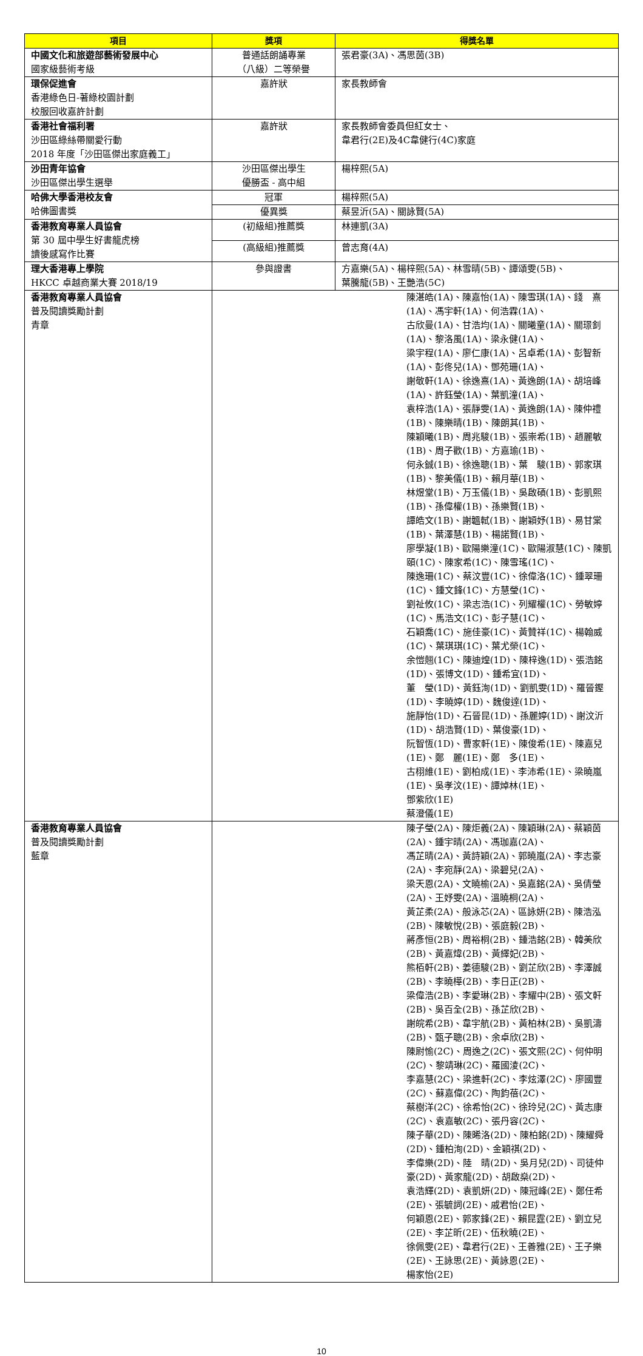| 項目 | 獎項 | 得獎名單 |
| --- | --- | --- |
| 中國文化和旅遊部藝術發展中心 國家級藝術考級 | 普通話朗誦專業 （八級）二等榮譽 | 張君豪(3A)、馮思茵(3B) |
| 環保促進會 香港綠色日-著綠校園計劃 校服回收嘉許計劃 | 嘉許狀 | 家長教師會 |
| 香港社會福利署 沙田區綠絲帶關愛行動 2018 年度「沙田區傑出家庭義工」 | 嘉許狀 | 家長教師會委員但紅女士、 韋君行(2E)及4C韋健行(4C)家庭 |
| 沙田青年協會 沙田區傑出學生選舉 | 沙田區傑出學生 優勝盃 - 高中組 | 楊梓熙(5A) |
| 哈佛大學香港校友會 哈佛圖書獎 | 冠軍 | 楊梓熙(5A) |
| | 優異獎 | 蔡昱沂(5A)、關詠賢(5A) |
| 香港教育專業人員協會 第 30 屆中學生好書龍虎榜 讀後感寫作比賽 | (初級組)推薦獎 | 林連凱(3A) |
| | (高級組)推薦獎 | 曾志育(4A) |
| 理大香港專上學院 HKCC 卓越商業大賽 2018/19 | 參與證書 | 方嘉樂(5A)、楊梓熙(5A)、林雪晴(5B)、譚頌雯(5B)、 葉騰龍(5B)、王艷浩(5C) |
| 香港教育專業人員協會 普及閱讀獎勵計劃 青章 | 陳湛皓(1A)、陳嘉怡(1A)、陳雪琪(1A)、錢 熹(1A)、馮宇軒(1A)、何浩霖(1A)、 古欣曼(1A)、甘浩均(1A)、關曦童(1A)、關璟釗(1A)、黎洛風(1A)、梁永健(1A)、 梁宇程(1A)、廖仁康(1A)、呂卓希(1A)、彭智新(1A)、彭佟兒(1A)、鄧苑珊(1A)、 謝敬軒(1A)、徐逸熹(1A)、黃逸朗(1A)、胡培峰(1A)、許鈺瑩(1A)、葉凱潼(1A)、 袁梓浩(1A)、張靜雯(1A)、黃逸朗(1A)、陳仲禮(1B)、陳樂晴(1B)、陳朗其(1B)、 陳穎曦(1B)、周兆駿(1B)、張崇希(1B)、趙麗敏(1B)、周子歡(1B)、方嘉瑜(1B)、 何永鋮(1B)、徐逸聰(1B)、葉 駿(1B)、郭家琪(1B)、黎美儀(1B)、賴月華(1B)、 林煜堂(1B)、万玉儀(1B)、吳啟碩(1B)、彭凱熙(1B)、孫偉權(1B)、孫樂賢(1B)、 譚皓文(1B)、謝韞軾(1B)、謝穎妤(1B)、易甘棠(1B)、葉澤慧(1B)、楊諾賢(1B)、 廖學凝(1B)、歐陽樂潼(1C)、歐陽淑慧(1C)、陳凱頤(1C)、陳家希(1C)、陳雪瑤(1C)、 陳逸珊(1C)、蔡汶豐(1C)、徐偉洛(1C)、鍾翠珊(1C)、鍾文鋒(1C)、方慧瑩(1C)、 劉祉攸(1C)、梁志浩(1C)、列耀權(1C)、勞敏婷(1C)、馬浩文(1C)、彭子慧(1C)、 石穎喬(1C)、施佳豪(1C)、黃贊祥(1C)、楊翰威(1C)、葉琪琪(1C)、葉尤榮(1C)、 余愷翹(1C)、陳迪煌(1D)、陳梓逸(1D)、張浩銘(1D)、張博文(1D)、鍾希宜(1D)、 董 瑩(1D)、黃鈺洵(1D)、劉凱雯(1D)、羅晉鏗(1D)、李曉婷(1D)、魏俊達(1D)、 施靜怡(1D)、石晉昆(1D)、孫麗婷(1D)、謝汶沂(1D)、胡浩賢(1D)、葉俊豪(1D)、 阮智恆(1D)、曹家軒(1E)、陳俊希(1E)、陳嘉兒(1E)、鄭 麗(1E)、鄭 多(1E)、 古栩維(1E)、劉柏成(1E)、李沛希(1E)、梁曉嵐(1E)、吳孝汶(1E)、譚焯林(1E)、 鄧紫欣(1E) 蔡澄儀(1E) | |
| 香港教育專業人員協會 普及閱讀獎勵計劃 藍章 | 陳子瑩(2A)、陳炬義(2A)、陳穎琳(2A)、蔡穎茵(2A)、鍾宇晴(2A)、馮珈嘉(2A)、 馮芷晴(2A)、黃詩穎(2A)、郭曉嵐(2A)、李志豪(2A)、李宛靜(2A)、梁碧兒(2A)、 梁天恩(2A)、文曉榆(2A)、吳嘉銘(2A)、吳倩瑩(2A)、王妤雯(2A)、溫曉桐(2A)、 黃芷柔(2A)、般泳芯(2A)、區詠妍(2B)、陳浩泓(2B)、陳敏悅(2B)、張庭毅(2B)、 蔣彥恒(2B)、周裕桐(2B)、鍾浩銘(2B)、韓美欣(2B)、黃嘉煒(2B)、黃繹妃(2B)、 熊栢軒(2B)、姜德駿(2B)、劉芷欣(2B)、李澤誠(2B)、李曉樺(2B)、李日正(2B)、 梁偉浩(2B)、李愛琳(2B)、李耀中(2B)、張文軒(2B)、吳百全(2B)、孫芷欣(2B)、 謝皖希(2B)、韋宇航(2B)、黃柏林(2B)、吳凱濤(2B)、甄子聰(2B)、余卓欣(2B)、 陳尉愉(2C)、周逸之(2C)、張文熙(2C)、何仲明(2C)、黎靖琳(2C)、羅國淩(2C)、 李嘉慧(2C)、梁進軒(2C)、李炫澤(2C)、廖國豐(2C)、蘇嘉偉(2C)、陶鈞蓓(2C)、 蔡樹洋(2C)、徐希怡(2C)、徐玲兒(2C)、黃志康(2C)、袁嘉敏(2C)、張丹容(2C)、 陳子華(2D)、陳晞洛(2D)、陳柏銘(2D)、陳耀舜(2D)、鍾柏洵(2D)、金穎祺(2D)、 李偉樂(2D)、陸 晴(2D)、吳月兒(2D)、司徒仲豪(2D)、黃家龍(2D)、胡啟燊(2D)、 袁浩輝(2D)、袁凱妍(2D)、陳冠峰(2E)、鄭任希(2E)、張毓詞(2E)、戚君怡(2E)、 何穎恩(2E)、郭家鋒(2E)、賴昆霆(2E)、劉立兒(2E)、李芷昕(2E)、伍秋曉(2E)、 徐佩雯(2E)、韋君行(2E)、王善雅(2E)、王子樂(2E)、王詠思(2E)、黃詠恩(2E)、 楊家怡(2E) | |
10